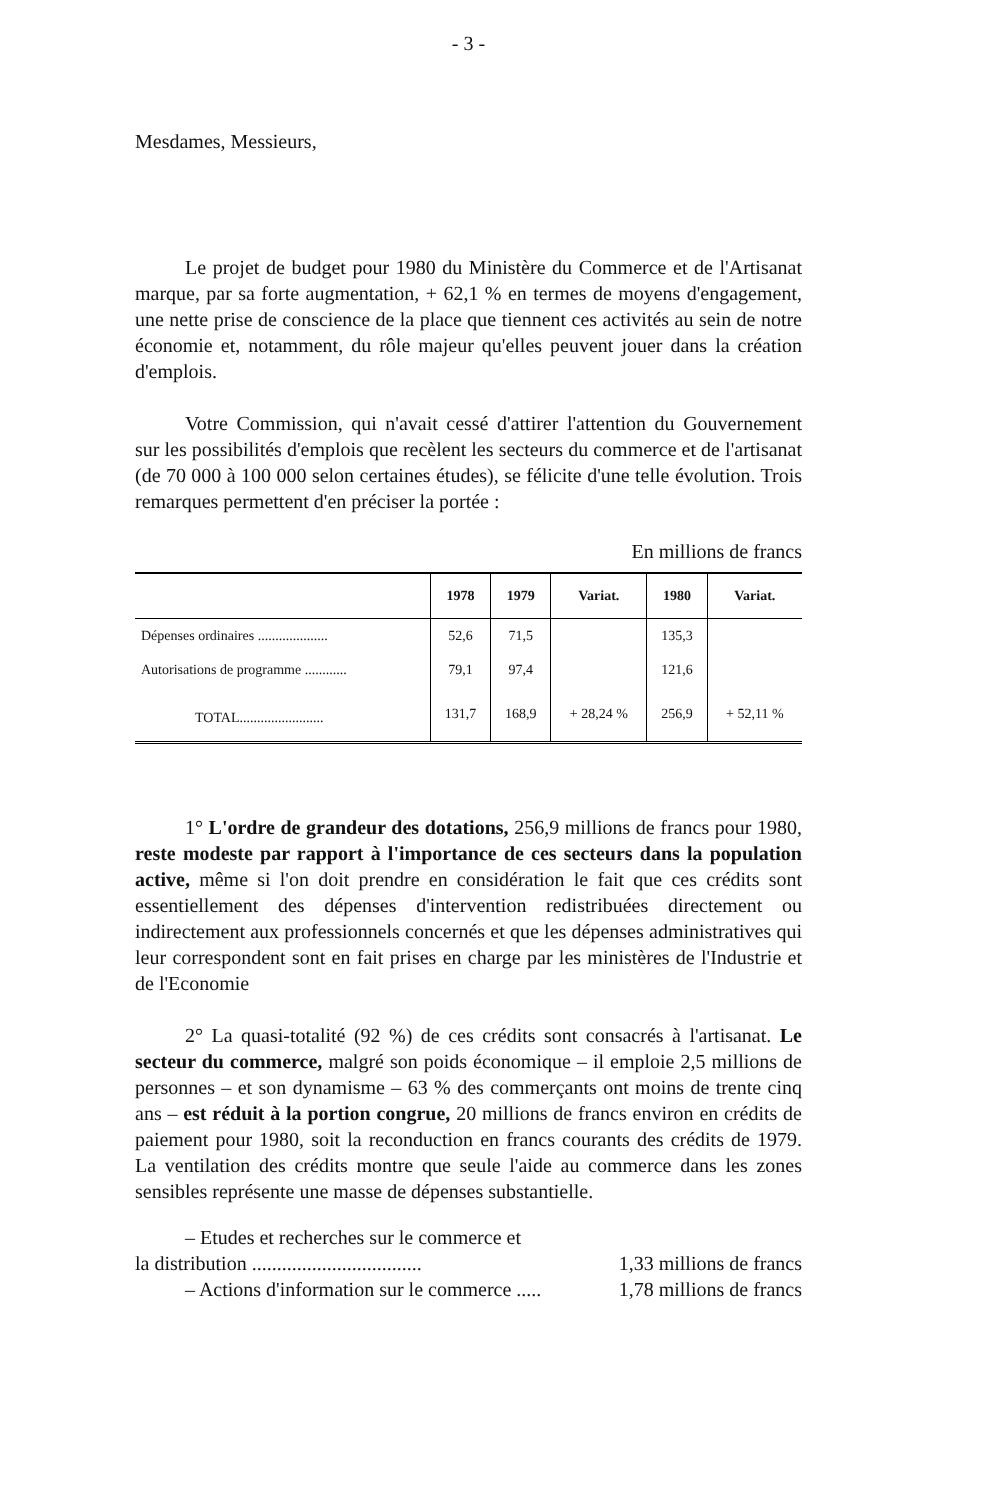- 3 -
Mesdames, Messieurs,
Le projet de budget pour 1980 du Ministère du Commerce et de l'Artisanat marque, par sa forte augmentation, + 62,1 % en termes de moyens d'engagement, une nette prise de conscience de la place que tiennent ces activités au sein de notre économie et, notamment, du rôle majeur qu'elles peuvent jouer dans la création d'emplois.
Votre Commission, qui n'avait cessé d'attirer l'attention du Gouvernement sur les possibilités d'emplois que recèlent les secteurs du commerce et de l'artisanat (de 70 000 à 100 000 selon certaines études), se félicite d'une telle évolution. Trois remarques permettent d'en préciser la portée :
En millions de francs
| | 1978 | 1979 | Variat. | 1980 | Variat. |
| --- | --- | --- | --- | --- | --- |
| Dépenses ordinaires .................... | 52,6 | 71,5 | | 135,3 | |
| Autorisations de programme ............ | 79,1 | 97,4 | | 121,6 | |
| TOTAL........................ | 131,7 | 168,9 | + 28,24 % | 256,9 | + 52,11 % |
1° L'ordre de grandeur des dotations, 256,9 millions de francs pour 1980, reste modeste par rapport à l'importance de ces secteurs dans la population active, même si l'on doit prendre en considération le fait que ces crédits sont essentiellement des dépenses d'intervention redistribuées directement ou indirectement aux professionnels concernés et que les dépenses administratives qui leur correspondent sont en fait prises en charge par les ministères de l'Industrie et de l'Economie
2° La quasi-totalité (92 %) de ces crédits sont consacrés à l'artisanat. Le secteur du commerce, malgré son poids économique – il emploie 2,5 millions de personnes – et son dynamisme – 63 % des commerçants ont moins de trente cinq ans – est réduit à la portion congrue, 20 millions de francs environ en crédits de paiement pour 1980, soit la reconduction en francs courants des crédits de 1979. La ventilation des crédits montre que seule l'aide au commerce dans les zones sensibles représente une masse de dépenses substantielle.
– Etudes et recherches sur le commerce et
la distribution .................................. 1,33 millions de francs
– Actions d'information sur le commerce ..... 1,78 millions de francs